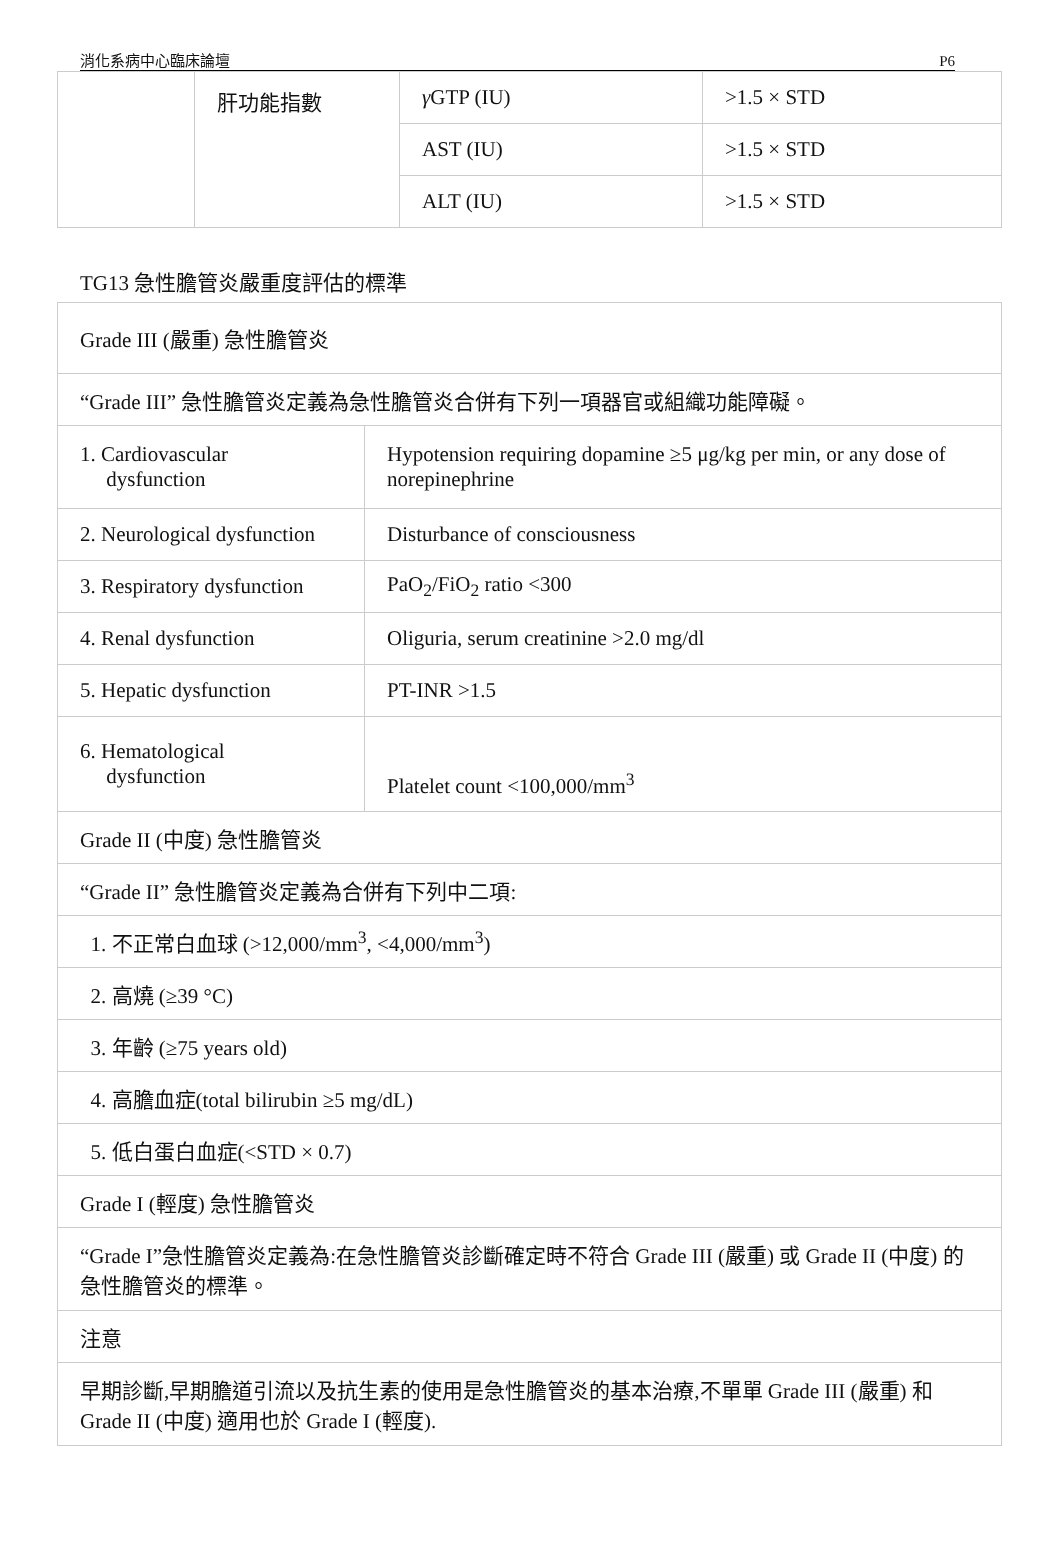消化系病中心臨床論壇 P6
| | 肝功能指數 | γ GTP (IU) | >1.5 × STD |
| | | AST (IU) | >1.5 × STD |
| | | ALT (IU) | >1.5 × STD |
TG13 急性膽管炎嚴重度評估的標準
| Grade III (嚴重) 急性膽管炎 | |
| “Grade III” 急性膽管炎定義為急性膽管炎合併有下列一項器官或組織功能障礙。 | |
| 1. Cardiovascular dysfunction | Hypotension requiring dopamine ≥5 μg/kg per min, or any dose of norepinephrine |
| 2. Neurological dysfunction | Disturbance of consciousness |
| 3. Respiratory dysfunction | PaO<sub>2</sub>/FiO<sub>2</sub> ratio <300 |
| 4. Renal dysfunction | Oliguria, serum creatinine >2.0 mg/dl |
| 5. Hepatic dysfunction | PT-INR >1.5 |
| 6. Hematological dysfunction | Platelet count <100,000/mm<sup>3</sup> |
| Grade II (中度) 急性膽管炎 | |
| “Grade II” 急性膽管炎定義為合併有下列中二項: | |
| 1. 不正常白血球 (>12,000/mm<sup>3</sup>, <4,000/mm<sup>3</sup>) | |
| 2. 高燒 (≥39 °C) | |
| 3. 年齡 (≥75 years old) | |
| 4. 高膽血症(total bilirubin ≥5 mg/dL) | |
| 5. 低白蛋白血症(<STD × 0.7) | |
| Grade I (輕度) 急性膽管炎 | |
| “Grade I”急性膽管炎定義為:在急性膽管炎診斷確定時不符合 Grade III (嚴重) 或 Grade II (中度) 的急性膽管炎的標準。 | |
| 注意 | |
| 早期診斷,早期膽道引流以及抗生素的使用是急性膽管炎的基本治療,不單單 Grade III (嚴重) 和 Grade II (中度) 適用也於 Grade I (輕度). | |